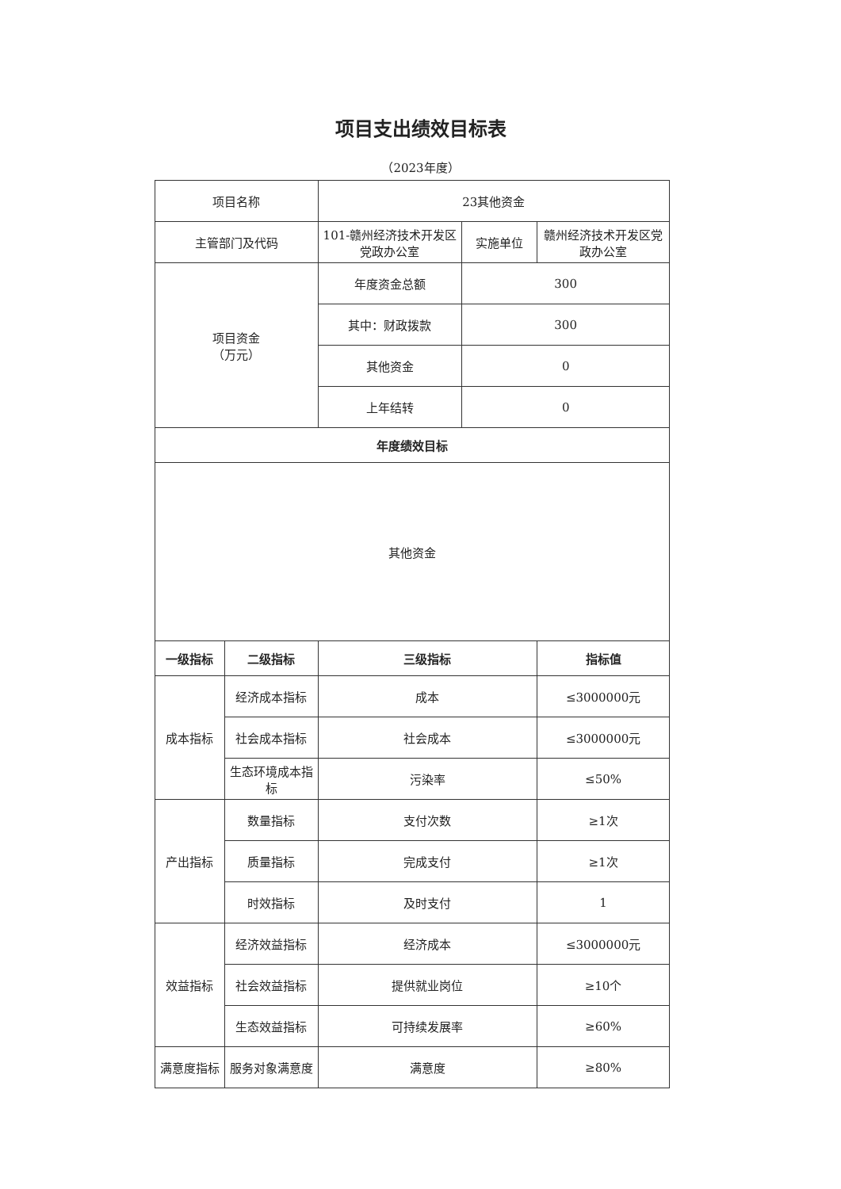项目支出绩效目标表
（2023年度）
| 项目名称 | | 23其他资金 | | |
| 主管部门及代码 | | 101-赣州经济技术开发区党政办公室 | 实施单位 | 赣州经济技术开发区党政办公室 |
| 项目资金 （万元） | | 年度资金总额 | 300 | |
| | | 其中：财政拨款 | 300 | |
| | | 其他资金 | 0 | |
| | | 上年结转 | 0 | |
| 年度绩效目标 | | | | |
| 其他资金 | | | | |
| 一级指标 | 二级指标 | 三级指标 | | 指标值 |
| 成本指标 | 经济成本指标 | 成本 | | ≤3000000元 |
| | 社会成本指标 | 社会成本 | | ≤3000000元 |
| | 生态环境成本指标 | 污染率 | | ≤50% |
| 产出指标 | 数量指标 | 支付次数 | | ≥1次 |
| | 质量指标 | 完成支付 | | ≥1次 |
| | 时效指标 | 及时支付 | | 1 |
| 效益指标 | 经济效益指标 | 经济成本 | | ≤3000000元 |
| | 社会效益指标 | 提供就业岗位 | | ≥10个 |
| | 生态效益指标 | 可持续发展率 | | ≥60% |
| 满意度指标 | 服务对象满意度 | 满意度 | | ≥80% |